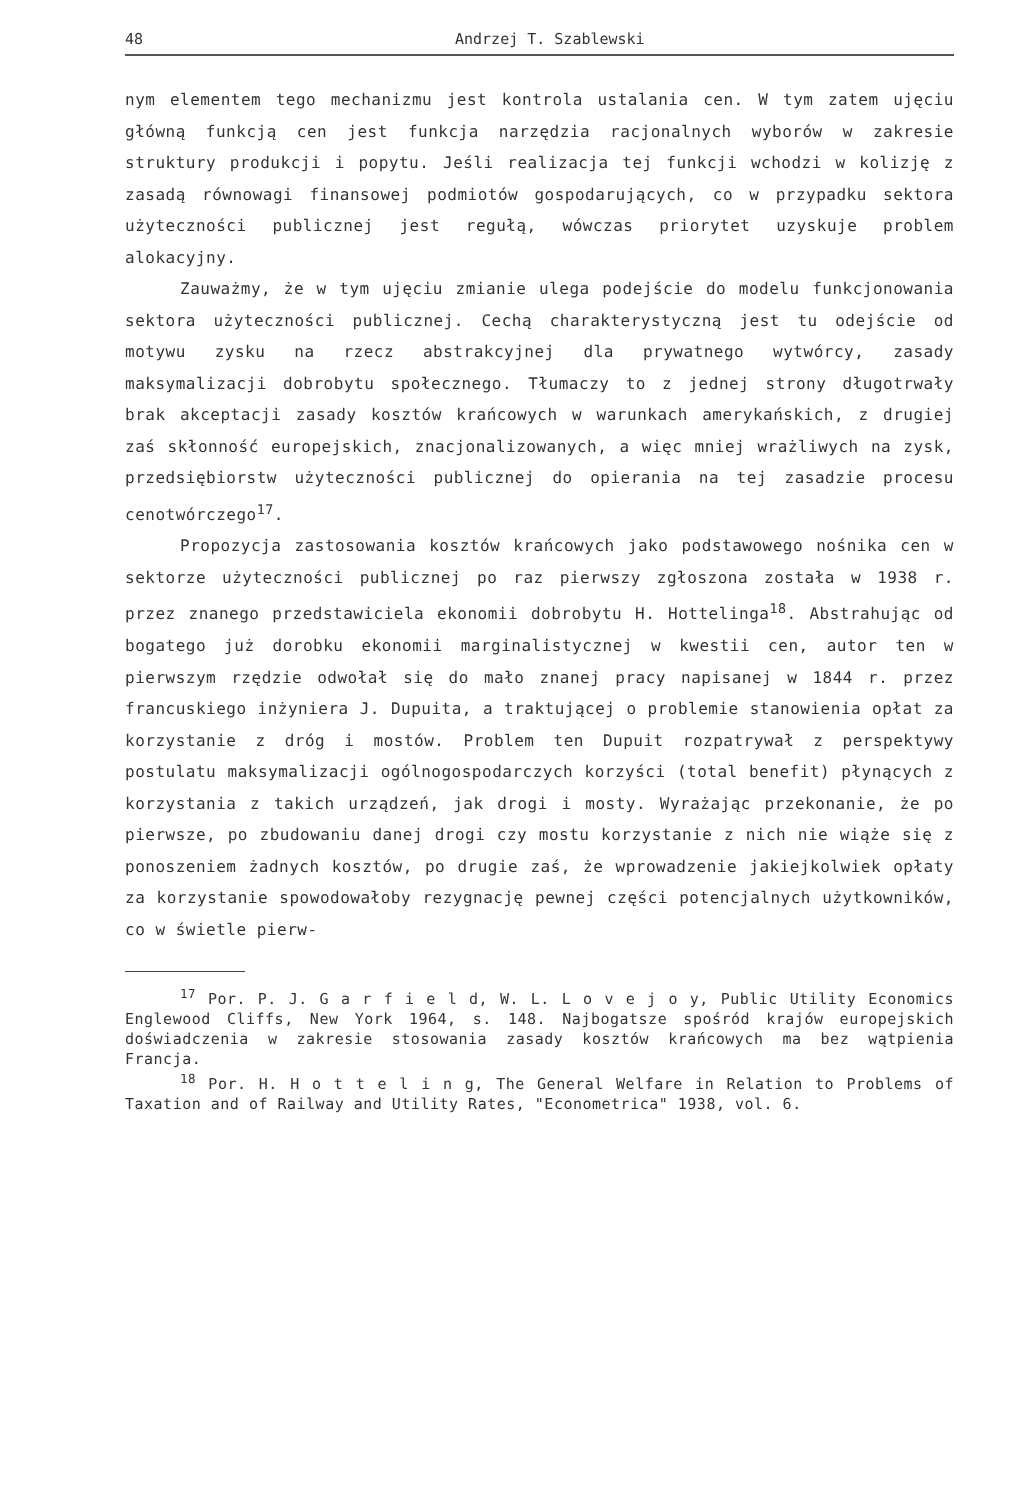48 Andrzej T. Szablewski
nym elementem tego mechanizmu jest kontrola ustalania cen. W tym zatem ujęciu główną funkcją cen jest funkcja narzędzia racjonalnych wyborów w zakresie struktury produkcji i popytu. Jeśli realizacja tej funkcji wchodzi w kolizję z zasadą równowagi finansowej podmiotów gospodarujących, co w przypadku sektora użyteczności publicznej jest regułą, wówczas priorytet uzyskuje problem alokacyjny.
Zauważmy, że w tym ujęciu zmianie ulega podejście do modelu funkcjonowania sektora użyteczności publicznej. Cechą charakterystyczną jest tu odejście od motywu zysku na rzecz abstrakcyjnej dla prywatnego wytwórcy, zasady maksymalizacji dobrobytu społecznego. Tłumaczy to z jednej strony długotrwały brak akceptacji zasady kosztów krańcowych w warunkach amerykańskich, z drugiej zaś skłonność europejskich, znacjonalizowanych, a więc mniej wrażliwych na zysk, przedsiębiorstw użyteczności publicznej do opierania na tej zasadzie procesu cenotwórczego<sup>17</sup>.
Propozycja zastosowania kosztów krańcowych jako podstawowego nośnika cen w sektorze użyteczności publicznej po raz pierwszy zgłoszona została w 1938 r. przez znanego przedstawiciela ekonomii dobrobytu H. Hottelinga<sup>18</sup>. Abstrahując od bogatego już dorobku ekonomii marginalistycznej w kwestii cen, autor ten w pierwszym rzędzie odwołał się do mało znanej pracy napisanej w 1844 r. przez francuskiego inżyniera J. Dupuita, a traktującej o problemie stanowienia opłat za korzystanie z dróg i mostów. Problem ten Dupuit rozpatrywał z perspektywy postulatu maksymalizacji ogólnogospodarczych korzyści (total benefit) płynących z korzystania z takich urządzeń, jak drogi i mosty. Wyrażając przekonanie, że po pierwsze, po zbudowaniu danej drogi czy mostu korzystanie z nich nie wiąże się z ponoszeniem żadnych kosztów, po drugie zaś, że wprowadzenie jakiejkolwiek opłaty za korzystanie spowodowałoby rezygnację pewnej części potencjalnych użytkowników, co w świetle pierw-
<sup>17</sup> Por. P. J. G a r f i e l d, W. L. L o v e j o y, Public Utility Economics Englewood Cliffs, New York 1964, s. 148. Najbogatsze spośród krajów europejskich doświadczenia w zakresie stosowania zasady kosztów krańcowych ma bez wątpienia Francja.
<sup>18</sup> Por. H. H o t t e l i n g, The General Welfare in Relation to Problems of Taxation and of Railway and Utility Rates, "Econometrica" 1938, vol. 6.